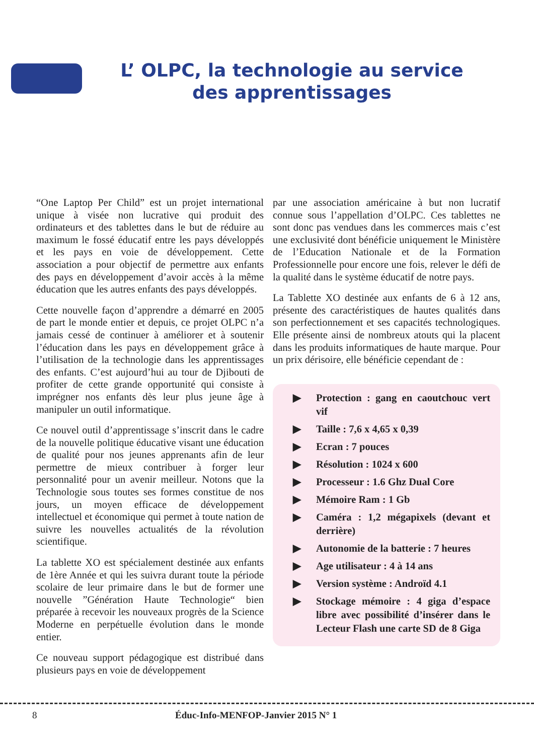L’ OLPC, la technologie au service des apprentissages
“One Laptop Per Child” est un projet international unique à visée non lucrative qui produit des ordinateurs et des tablettes dans le but de réduire au maximum le fossé éducatif entre les pays développés et les pays en voie de développement. Cette association a pour objectif de permettre aux enfants des pays en développement d’avoir accès à la même éducation que les autres enfants des pays développés.
Cette nouvelle façon d’apprendre a démarré en 2005 de part le monde entier et depuis, ce projet OLPC n’a jamais cessé de continuer à améliorer et à soutenir l’éducation dans les pays en développement grâce à l’utilisation de la technologie dans les apprentissages des enfants. C’est aujourd’hui au tour de Djibouti de profiter de cette grande opportunité qui consiste à imprégner nos enfants dès leur plus jeune âge à manipuler un outil informatique.
Ce nouvel outil d’apprentissage s’inscrit dans le cadre de la nouvelle politique éducative visant une éducation de qualité pour nos jeunes apprenants afin de leur permettre de mieux contribuer à forger leur personnalité pour un avenir meilleur. Notons que la Technologie sous toutes ses formes constitue de nos jours, un moyen efficace de développement intellectuel et économique qui permet à toute nation de suivre les nouvelles actualités de la révolution scientifique.
La tablette XO est spécialement destinée aux enfants de 1ère Année et qui les suivra durant toute la période scolaire de leur primaire dans le but de former une nouvelle ”Génération Haute Technologie“ bien préparée à recevoir les nouveaux progrès de la Science Moderne en perpétuelle évolution dans le monde entier.
Ce nouveau support pédagogique est distribué dans plusieurs pays en voie de développement
par une association américaine à but non lucratif connue sous l’appellation d’OLPC. Ces tablettes ne sont donc pas vendues dans les commerces mais c’est une exclusivité dont bénéficie uniquement le Ministère de l’Education Nationale et de la Formation Professionnelle pour encore une fois, relever le défi de la qualité dans le système éducatif de notre pays.
La Tablette XO destinée aux enfants de 6 à 12 ans, présente des caractéristiques de hautes qualités dans son perfectionnement et ses capacités technologiques. Elle présente ainsi de nombreux atouts qui la placent dans les produits informatiques de haute marque. Pour un prix dérisoire, elle bénéficie cependant de :
▶ Protection : gang en caoutchouc vert vif
▶ Taille : 7,6 x 4,65 x 0,39
▶ Ecran : 7 pouces
▶ Résolution : 1024 x 600
▶ Processeur : 1.6 Ghz Dual Core
▶ Mémoire Ram : 1 Gb
▶ Caméra : 1,2 mégapixels (devant et derrière)
▶ Autonomie de la batterie : 7 heures
▶ Age utilisateur : 4 à 14 ans
▶ Version système : Androïd 4.1
▶ Stockage mémoire : 4 giga d’espace libre avec possibilité d’insérer dans le Lecteur Flash une carte SD de 8 Giga
8 Éduc-Info-MENFOP-Janvier 2015 N° 1